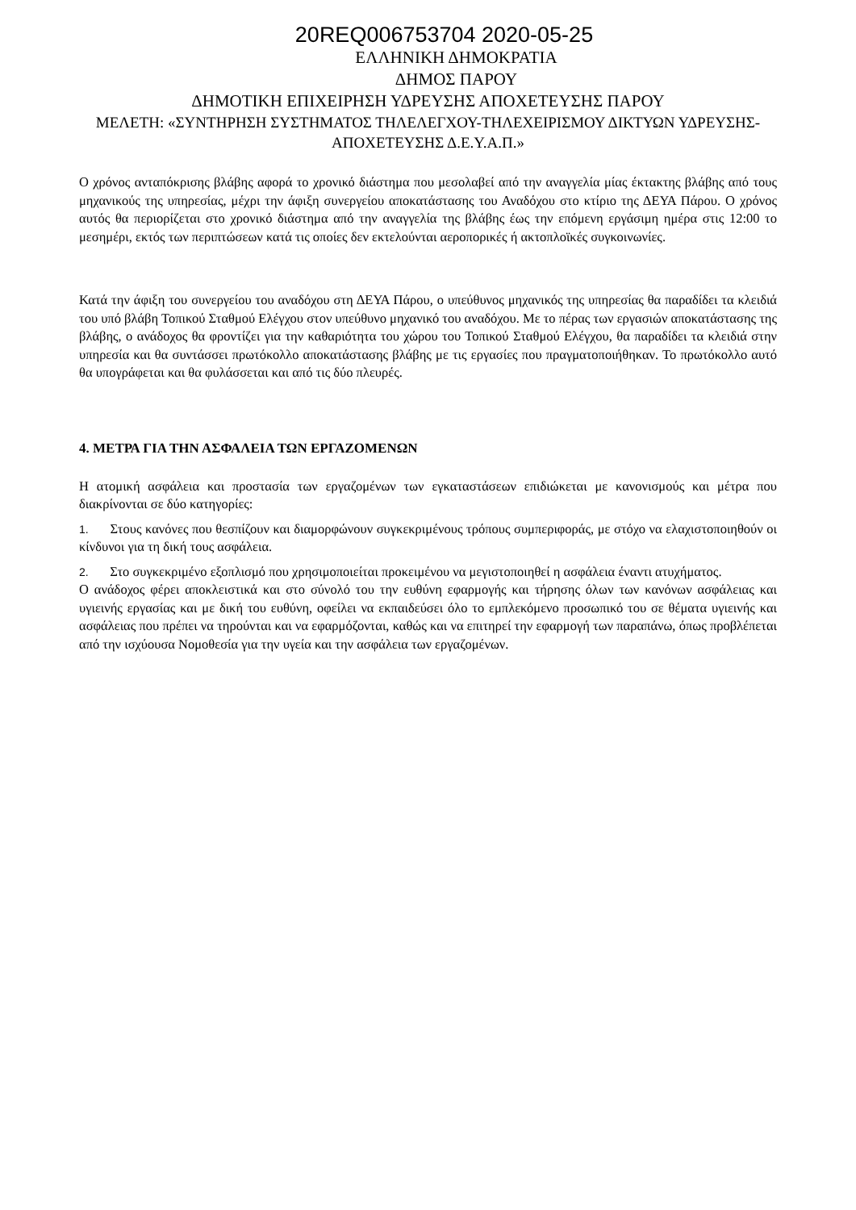20REQ006753704 2020-05-25
ΕΛΛΗΝΙΚΗ ΔΗΜΟΚΡΑΤΙΑ
ΔΗΜΟΣ ΠΑΡΟΥ
ΔΗΜΟΤΙΚΗ ΕΠΙΧΕΙΡΗΣΗ ΥΔΡΕΥΣΗΣ ΑΠΟΧΕΤΕΥΣΗΣ ΠΑΡΟΥ
ΜΕΛΕΤΗ: «ΣΥΝΤΗΡΗΣΗ ΣΥΣΤΗΜΑΤΟΣ ΤΗΛΕΛΕΓΧΟΥ-ΤΗΛΕΧΕΙΡΙΣΜΟΥ ΔΙΚΤΥΩΝ ΥΔΡΕΥΣΗΣ-ΑΠΟΧΕΤΕΥΣΗΣ Δ.Ε.Υ.Α.Π.»
Ο χρόνος ανταπόκρισης βλάβης αφορά το χρονικό διάστημα που μεσολαβεί από την αναγγελία μίας έκτακτης βλάβης από τους μηχανικούς της υπηρεσίας, μέχρι την άφιξη συνεργείου αποκατάστασης του Αναδόχου στο κτίριο της ΔΕΥΑ Πάρου. Ο χρόνος αυτός θα περιορίζεται στο χρονικό διάστημα από την αναγγελία της βλάβης έως την επόμενη εργάσιμη ημέρα στις 12:00 το μεσημέρι, εκτός των περιπτώσεων κατά τις οποίες δεν εκτελούνται αεροπορικές ή ακτοπλοϊκές συγκοινωνίες.
Κατά την άφιξη του συνεργείου του αναδόχου στη ΔΕΥΑ Πάρου, ο υπεύθυνος μηχανικός της υπηρεσίας θα παραδίδει τα κλειδιά του υπό βλάβη Τοπικού Σταθμού Ελέγχου στον υπεύθυνο μηχανικό του αναδόχου. Με το πέρας των εργασιών αποκατάστασης της βλάβης, ο ανάδοχος θα φροντίζει για την καθαριότητα του χώρου του Τοπικού Σταθμού Ελέγχου, θα παραδίδει τα κλειδιά στην υπηρεσία και θα συντάσσει πρωτόκολλο αποκατάστασης βλάβης με τις εργασίες που πραγματοποιήθηκαν. Το πρωτόκολλο αυτό θα υπογράφεται και θα φυλάσσεται και από τις δύο πλευρές.
4. ΜΕΤΡΑ ΓΙΑ ΤΗΝ ΑΣΦΑΛΕΙΑ ΤΩΝ ΕΡΓΑΖΟΜΕΝΩΝ
Η ατομική ασφάλεια και προστασία των εργαζομένων των εγκαταστάσεων επιδιώκεται με κανονισμούς και μέτρα που διακρίνονται σε δύο κατηγορίες:
1. Στους κανόνες που θεσπίζουν και διαμορφώνουν συγκεκριμένους τρόπους συμπεριφοράς, με στόχο να ελαχιστοποιηθούν οι κίνδυνοι για τη δική τους ασφάλεια.
2. Στο συγκεκριμένο εξοπλισμό που χρησιμοποιείται προκειμένου να μεγιστοποιηθεί η ασφάλεια έναντι ατυχήματος.
Ο ανάδοχος φέρει αποκλειστικά και στο σύνολό του την ευθύνη εφαρμογής και τήρησης όλων των κανόνων ασφάλειας και υγιεινής εργασίας και με δική του ευθύνη, οφείλει να εκπαιδεύσει όλο το εμπλεκόμενο προσωπικό του σε θέματα υγιεινής και ασφάλειας που πρέπει να τηρούνται και να εφαρμόζονται, καθώς και να επιτηρεί την εφαρμογή των παραπάνω, όπως προβλέπεται από την ισχύουσα Νομοθεσία για την υγεία και την ασφάλεια των εργαζομένων.